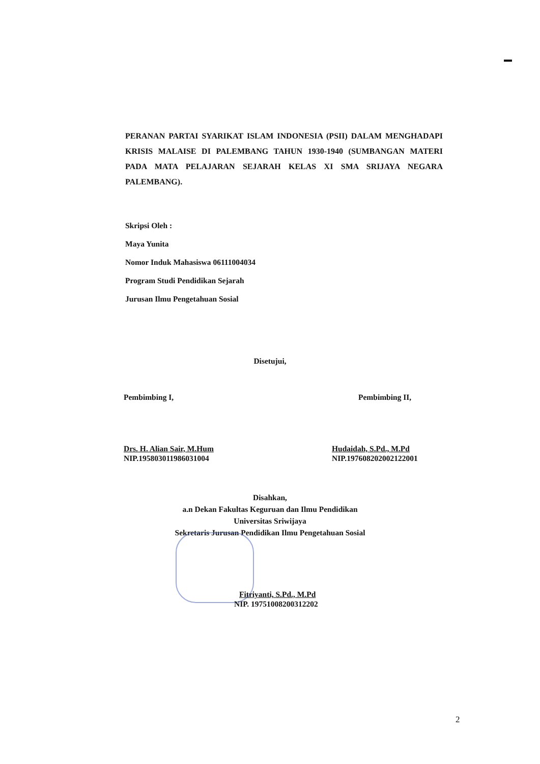PERANAN PARTAI SYARIKAT ISLAM INDONESIA (PSII) DALAM MENGHADAPI KRISIS MALAISE DI PALEMBANG TAHUN 1930-1940 (SUMBANGAN MATERI PADA MATA PELAJARAN SEJARAH KELAS XI SMA SRIJAYA NEGARA PALEMBANG).
Skripsi Oleh :
Maya Yunita
Nomor Induk Mahasiswa 06111004034
Program Studi Pendidikan Sejarah
Jurusan Ilmu Pengetahuan Sosial
Disetujui,
Pembimbing I,
Drs. H. Alian Sair, M.Hum
NIP.195803011986031004
Pembimbing II,
Hudaidah, S.Pd., M.Pd
NIP.197608202002122001
Disahkan,
a.n Dekan Fakultas Keguruan dan Ilmu Pendidikan
Universitas Sriwijaya
Sekretaris Jurusan Pendidikan Ilmu Pengetahuan Sosial
Fitriyanti, S.Pd., M.Pd
NIP. 19751008200312202
2